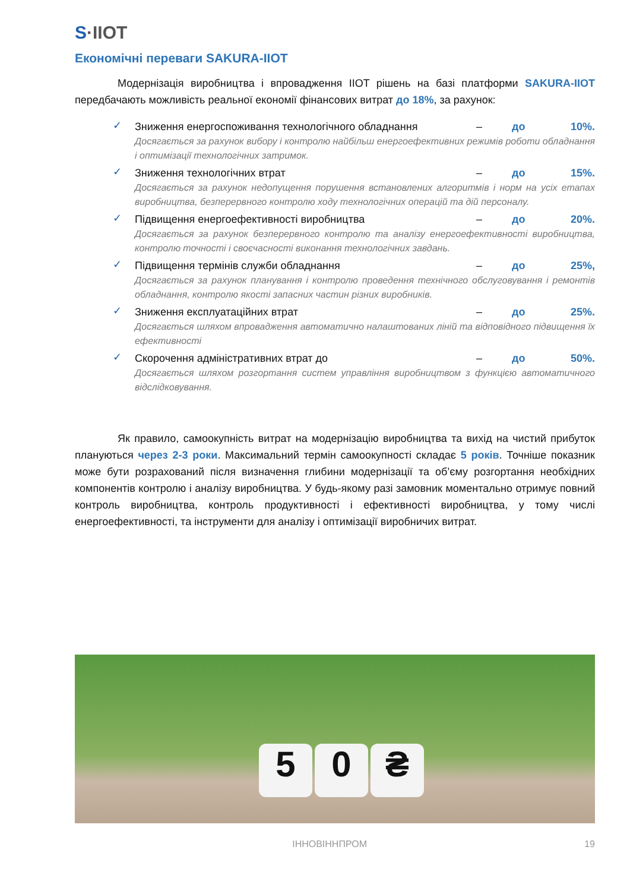S·IIOT
Економічні переваги SAKURA-IIOT
    Модернізація виробництва і впровадження IIOT рішень на базі платформи SAKURA-IIOT передбачають можливість реальної економії фінансових витрат до 18%, за рахунок:
✓
Зниження енергоспоживання технологічного обладнання – до 10%.
Досягається за рахунок вибору і контролю найбільш енергоефективних режимів роботи обладнання і оптимізації технологічних затримок.
✓
Зниження технологічних втрат – до 15%.
Досягається за рахунок недопущення порушення встановлених алгоритмів і норм на усіх етапах виробництва, безперервного контролю ходу технологічних операцій та дій персоналу.
✓
Підвищення енергоефективності виробництва – до 20%.
Досягається за рахунок безперервного контролю та аналізу енергоефективності виробництва, контролю точності і своєчасності виконання технологічних завдань.
✓
Підвищення термінів служби обладнання – до 25%,
Досягається за рахунок планування і контролю проведення технічного обслуговування і ремонтів обладнання, контролю якості запасних частин різних виробників.
✓
Зниження експлуатаційних втрат – до 25%.
Досягається шляхом впровадження автоматично налаштованих ліній та відповідного підвищення їх ефективності
✓
Скорочення адміністративних втрат до – до 50%.
Досягається шляхом розгортання систем управління виробництвом з функцією автоматичного відслідковування.
    Як правило, самоокупність витрат на модернізацію виробництва та вихід на чистий прибуток плануються через 2-3 роки. Максимальний термін самоокупності складає 5 років. Точніше показник може бути розрахований після визначення глибини модернізації та об’єму розгортання необхідних компонентів контролю і аналізу виробництва. У будь-якому разі замовник моментально отримує повний контроль виробництва, контроль продуктивності і ефективності виробництва, у тому числі енергоефективності, та інструменти для аналізу і оптимізації виробничих витрат.
5 0 ₴
ІННОВІННПРОМ 19